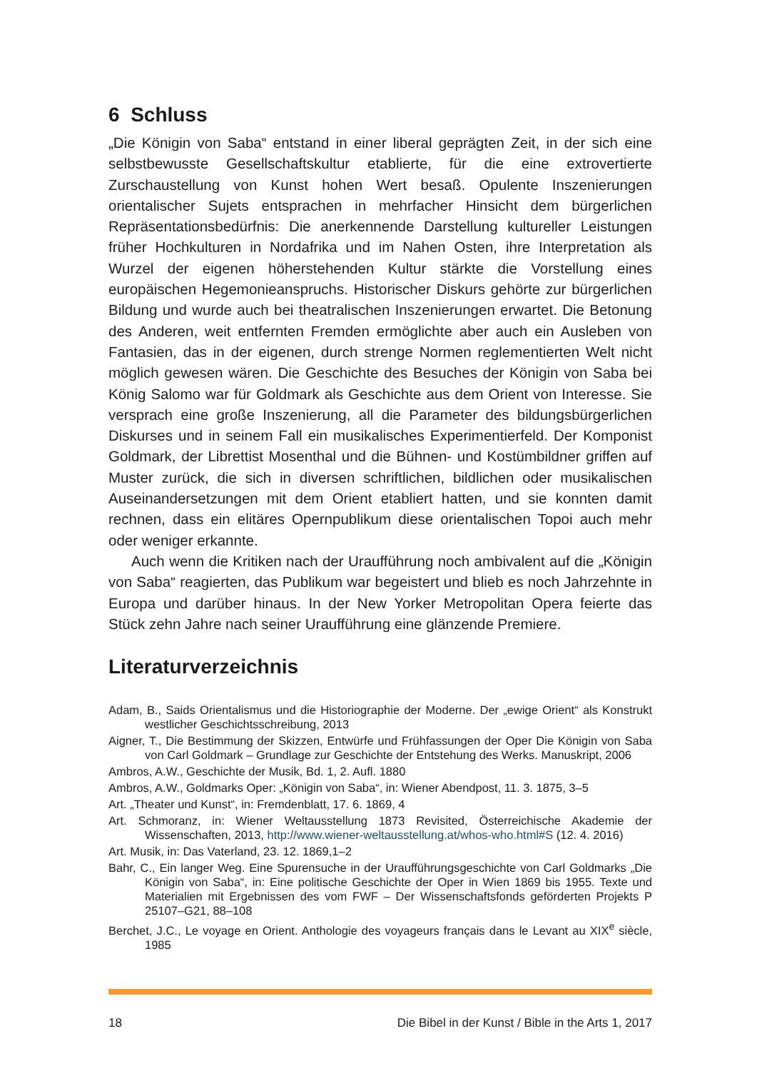6 Schluss
„Die Königin von Saba“ entstand in einer liberal geprägten Zeit, in der sich eine selbstbewusste Gesellschaftskultur etablierte, für die eine extrovertierte Zurschaustellung von Kunst hohen Wert besaß. Opulente Inszenierungen orientalischer Sujets entsprachen in mehrfacher Hinsicht dem bürgerlichen Repräsentationsbedürfnis: Die anerkennende Darstellung kultureller Leistungen früher Hochkulturen in Nordafrika und im Nahen Osten, ihre Interpretation als Wurzel der eigenen höherstehenden Kultur stärkte die Vorstellung eines europäischen Hegemonieanspruchs. Historischer Diskurs gehörte zur bürgerlichen Bildung und wurde auch bei theatralischen Inszenierungen erwartet. Die Betonung des Anderen, weit entfernten Fremden ermöglichte aber auch ein Ausleben von Fantasien, das in der eigenen, durch strenge Normen reglementierten Welt nicht möglich gewesen wären. Die Geschichte des Besuches der Königin von Saba bei König Salomo war für Goldmark als Geschichte aus dem Orient von Interesse. Sie versprach eine große Inszenierung, all die Parameter des bildungsbürgerlichen Diskurses und in seinem Fall ein musikalisches Experimentierfeld. Der Komponist Goldmark, der Librettist Mosenthal und die Bühnen- und Kostümbildner griffen auf Muster zurück, die sich in diversen schriftlichen, bildlichen oder musikalischen Auseinandersetzungen mit dem Orient etabliert hatten, und sie konnten damit rechnen, dass ein elitäres Opernpublikum diese orientalischen Topoi auch mehr oder weniger erkannte.
Auch wenn die Kritiken nach der Uraufführung noch ambivalent auf die „Königin von Saba“ reagierten, das Publikum war begeistert und blieb es noch Jahrzehnte in Europa und darüber hinaus. In der New Yorker Metropolitan Opera feierte das Stück zehn Jahre nach seiner Uraufführung eine glänzende Premiere.
Literaturverzeichnis
Adam, B., Saids Orientalismus und die Historiographie der Moderne. Der „ewige Orient“ als Konstrukt westlicher Geschichtsschreibung, 2013
Aigner, T., Die Bestimmung der Skizzen, Entwürfe und Frühfassungen der Oper Die Königin von Saba von Carl Goldmark – Grundlage zur Geschichte der Entstehung des Werks. Manuskript, 2006
Ambros, A.W., Geschichte der Musik, Bd. 1, 2. Aufl. 1880
Ambros, A.W., Goldmarks Oper: „Königin von Saba“, in: Wiener Abendpost, 11. 3. 1875, 3–5
Art. „Theater und Kunst“, in: Fremdenblatt, 17. 6. 1869, 4
Art. Schmoranz, in: Wiener Weltausstellung 1873 Revisited, Österreichische Akademie der Wissenschaften, 2013, http://www.wiener-weltausstellung.at/whos-who.html#S (12. 4. 2016)
Art. Musik, in: Das Vaterland, 23. 12. 1869,1–2
Bahr, C., Ein langer Weg. Eine Spurensuche in der Uraufführungsgeschichte von Carl Goldmarks „Die Königin von Saba“, in: Eine politische Geschichte der Oper in Wien 1869 bis 1955. Texte und Materialien mit Ergebnissen des vom FWF – Der Wissenschaftsfonds geförderten Projekts P 25107–G21, 88–108
Berchet, J.C., Le voyage en Orient. Anthologie des voyageurs français dans le Levant au XIX<sup>e</sup> siècle, 1985
18 Die Bibel in der Kunst / Bible in the Arts 1, 2017